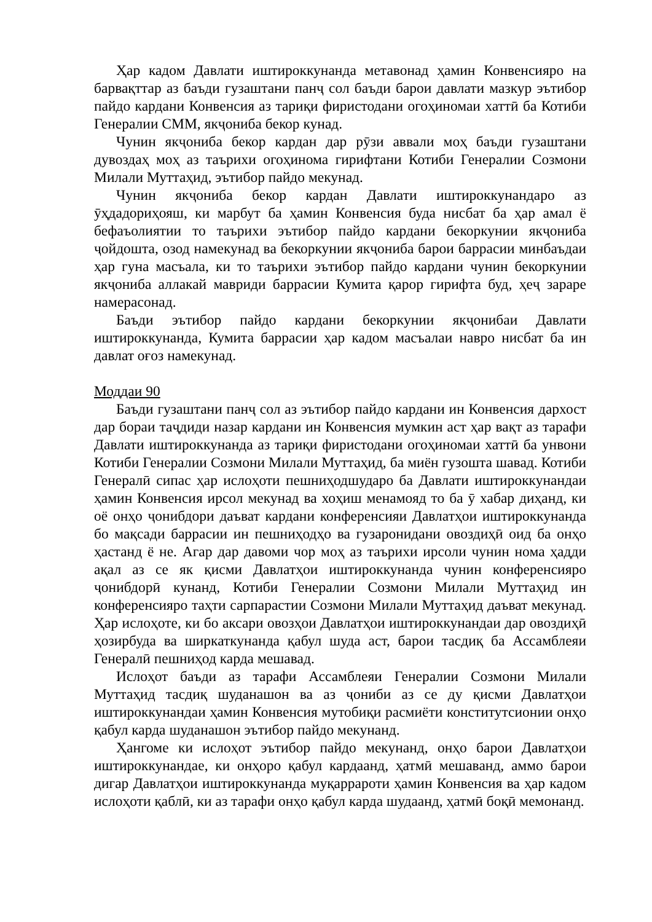Ҳар кадом Давлати иштироккунанда метавонад ҳамин Конвенсияро на барвақттар аз баъди гузаштани панҷ сол баъди барои давлати мазкур эътибор пайдо кардани Конвенсия аз тариқи фиристодани огоҳиномаи хаттӣ ба Котиби Генералии СММ, якҷониба бекор кунад.
Чунин якҷониба бекор кардан дар рӯзи аввали моҳ баъди гузаштани дувоздаҳ моҳ аз таърихи огоҳинома гирифтани Котиби Генералии Созмони Милали Муттаҳид, эътибор пайдо мекунад.
Чунин якҷониба бекор кардан Давлати иштироккунандаро аз ӯҳдадориҳояш, ки марбут ба ҳамин Конвенсия буда нисбат ба ҳар амал ё бефаъолиятии то таърихи эътибор пайдо кардани бекоркунии якҷониба ҷойдошта, озод намекунад ва бекоркунии якҷониба барои баррасии минбаъдаи ҳар гуна масъала, ки то таърихи эътибор пайдо кардани чунин бекоркунии якҷониба аллакай мавриди баррасии Кумита қарор гирифта буд, ҳеҷ зараре намерасонад.
Баъди эътибор пайдо кардани бекоркунии якҷонибаи Давлати иштироккунанда, Кумита баррасии ҳар кадом масъалаи навро нисбат ба ин давлат оғоз намекунад.
Моддаи 90
Баъди гузаштани панҷ сол аз эътибор пайдо кардани ин Конвенсия дархост дар бораи таҷдиди назар кардани ин Конвенсия мумкин аст ҳар вақт аз тарафи Давлати иштироккунанда аз тариқи фиристодани огоҳиномаи хаттӣ ба унвони Котиби Генералии Созмони Милали Муттаҳид, ба миён гузошта шавад. Котиби Генералӣ сипас ҳар ислоҳоти пешниҳодшударо ба Давлати иштироккунандаи ҳамин Конвенсия ирсол мекунад ва хоҳиш менамояд то ба ӯ хабар диҳанд, ки оё онҳо ҷонибдори даъват кардани конференсияи Давлатҳои иштироккунанда бо мақсади баррасии ин пешниҳодҳо ва гузаронидани овоздиҳӣ оид ба онҳо ҳастанд ё не. Агар дар давоми чор моҳ аз таърихи ирсоли чунин нома ҳадди ақал аз се як қисми Давлатҳои иштироккунанда чунин конференсияро ҷонибдорӣ кунанд, Котиби Генералии Созмони Милали Муттаҳид ин конференсияро таҳти сарпарастии Созмони Милали Муттаҳид даъват мекунад. Ҳар ислоҳоте, ки бо аксари овозҳои Давлатҳои иштироккунандаи дар овоздиҳӣ ҳозирбуда ва ширкаткунанда қабул шуда аст, барои тасдиқ ба Ассамблеяи Генералӣ пешниҳод карда мешавад.
Ислоҳот баъди аз тарафи Ассамблеяи Генералии Созмони Милали Муттаҳид тасдиқ шуданашон ва аз ҷониби аз се ду қисми Давлатҳои иштироккунандаи ҳамин Конвенсия мутобиқи расмиёти конститутсионии онҳо қабул карда шуданашон эътибор пайдо мекунанд.
Ҳангоме ки ислоҳот эътибор пайдо мекунанд, онҳо барои Давлатҳои иштироккунандае, ки онҳоро қабул кардаанд, ҳатмӣ мешаванд, аммо барои дигар Давлатҳои иштироккунанда муқаррароти ҳамин Конвенсия ва ҳар кадом ислоҳоти қаблӣ, ки аз тарафи онҳо қабул карда шудаанд, ҳатмӣ боқӣ мемонанд.